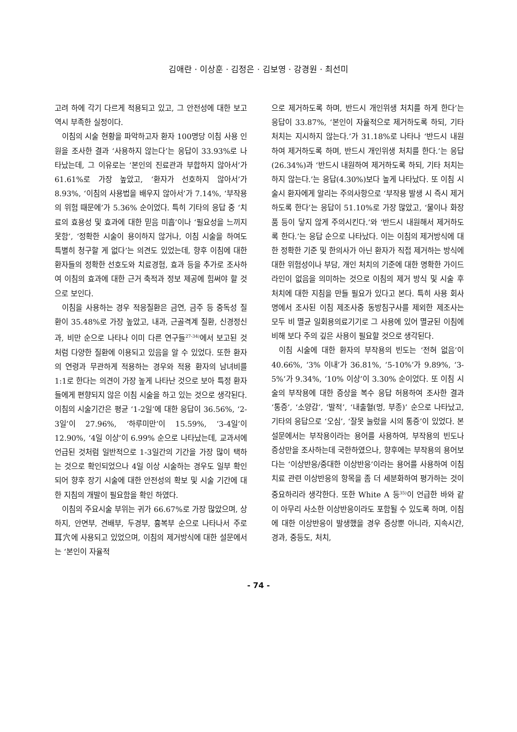김애란 · 이상훈 · 김정은 · 김보영 · 강경원 · 최선미
고려 하에 각기 다르게 적용되고 있고, 그 안전성에 대한 보고 역시 부족한 실정이다.
이침의 시술 현황을 파악하고자 환자 100명당 이침 사용 인원을 조사한 결과 ‘사용하지 않는다’는 응답이 33.93%로 나타났는데, 그 이유로는 ‘본인의 진료관과 부합하지 않아서’가 61.61%로 가장 높았고, ‘환자가 선호하지 않아서’가 8.93%, ‘이침의 사용법을 배우지 않아서’가 7.14%, ‘부작용의 위험 때문에’가 5.36% 순이었다. 특히 기타의 응답 중 ‘치료의 효용성 및 효과에 대한 믿음 미흡’이나 ‘필요성을 느끼지 못함’, ‘정확한 시술이 용이하지 않거나, 이침 시술을 하여도 특별히 청구할 게 없다’는 의견도 있었는데, 향후 이침에 대한 환자들의 정확한 선호도와 치료경험, 효과 등을 추가로 조사하여 이침의 효과에 대한 근거 축적과 정보 제공에 힘써야 할 것으로 보인다.
이침을 사용하는 경우 적응질환은 금연, 금주 등 중독성 질환이 35.48%로 가장 높았고, 내과, 근골격계 질환, 신경정신과, 비만 순으로 나타나 이미 다른 연구들<sup>27-34)</sup>에서 보고된 것처럼 다양한 질환에 이용되고 있음을 알 수 있었다. 또한 환자의 연령과 무관하게 적용하는 경우와 적용 환자의 남녀비를 1:1로 한다는 의견이 가장 높게 나타난 것으로 보아 특정 환자들에게 편향되지 않은 이침 시술을 하고 있는 것으로 생각된다. 이침의 시술기간은 평균 ‘1-2일’에 대한 응답이 36.56%, ‘2-3일’이 27.96%, ‘하루미만’이 15.59%, ‘3-4일’이 12.90%, ‘4일 이상’이 6.99% 순으로 나타났는데, 교과서에 언급된 것처럼 일반적으로 1-3일간의 기간을 가장 많이 택하는 것으로 확인되었으나 4일 이상 시술하는 경우도 일부 확인되어 향후 장기 시술에 대한 안전성의 확보 및 시술 기간에 대한 지침의 개발이 필요함을 확인 하였다.
이침의 주요시술 부위는 귀가 66.67%로 가장 많았으며, 상하지, 안면부, 견배부, 두경부, 흉복부 순으로 나타나서 주로 耳穴에 사용되고 있었으며, 이침의 제거방식에 대한 설문에서는 ‘본인이 자율적
으로 제거하도록 하며, 반드시 개인위생 처치를 하게 한다’는 응답이 33.87%, ‘본인이 자율적으로 제거하도록 하되, 기타 처치는 지시하지 않는다.’가 31.18%로 나타나 ‘반드시 내원하여 제거하도록 하며, 반드시 개인위생 처치를 한다.’는 응답(26.34%)과 ‘반드시 내원하여 제거하도록 하되, 기타 처치는 하지 않는다.’는 응답(4.30%)보다 높게 나타났다. 또 이침 시술시 환자에게 알리는 주의사항으로 ‘부작용 발생 시 즉시 제거하도록 한다’는 응답이 51.10%로 가장 많았고, ‘물이나 화장품 등이 닿지 않게 주의시킨다.’와 ‘반드시 내원해서 제거하도록 한다.’는 응답 순으로 나타났다. 이는 이침의 제거방식에 대한 정확한 기준 및 한의사가 아닌 환자가 직접 제거하는 방식에 대한 위험성이나 부담, 개인 처치의 기준에 대한 명확한 가이드라인이 없음을 의미하는 것으로 이침의 제거 방식 및 시술 후 처치에 대한 지침을 만들 필요가 있다고 본다. 특히 사용 회사명에서 조사된 이침 제조사중 동방침구사를 제외한 제조사는 모두 비 멸균 일회용의료기기로 그 사용에 있어 멸균된 이침에 비해 보다 주의 깊은 사용이 필요할 것으로 생각된다.
이침 시술에 대한 환자의 부작용의 빈도는 ‘전혀 없음’이 40.66%, ‘3% 이내’가 36.81%, ‘5-10%’가 9.89%, ‘3-5%’가 9.34%, ‘10% 이상’이 3.30% 순이었다. 또 이침 시술의 부작용에 대한 증상을 복수 응답 허용하여 조사한 결과 ‘통증’, ‘소양감’, ‘발적’, ‘내출혈(멍, 부종)’ 순으로 나타났고, 기타의 응답으로 ‘오심’, ‘잘못 눌렀을 시의 통증’이 있었다. 본 설문에서는 부작용이라는 용어를 사용하여, 부작용의 빈도나 증상만을 조사하는데 국한하였으나, 향후에는 부작용의 용어보다는 ‘이상반응/중대한 이상반응’이라는 용어를 사용하여 이침 치료 관련 이상반응의 항목을 좀 더 세분화하여 평가하는 것이 중요하리라 생각한다. 또한 White A 등<sup>35)</sup>이 언급한 바와 같이 아무리 사소한 이상반응이라도 포함될 수 있도록 하며, 이침에 대한 이상반응이 발생했을 경우 증상뿐 아니라, 지속시간, 경과, 중등도, 처치,
- 74 -